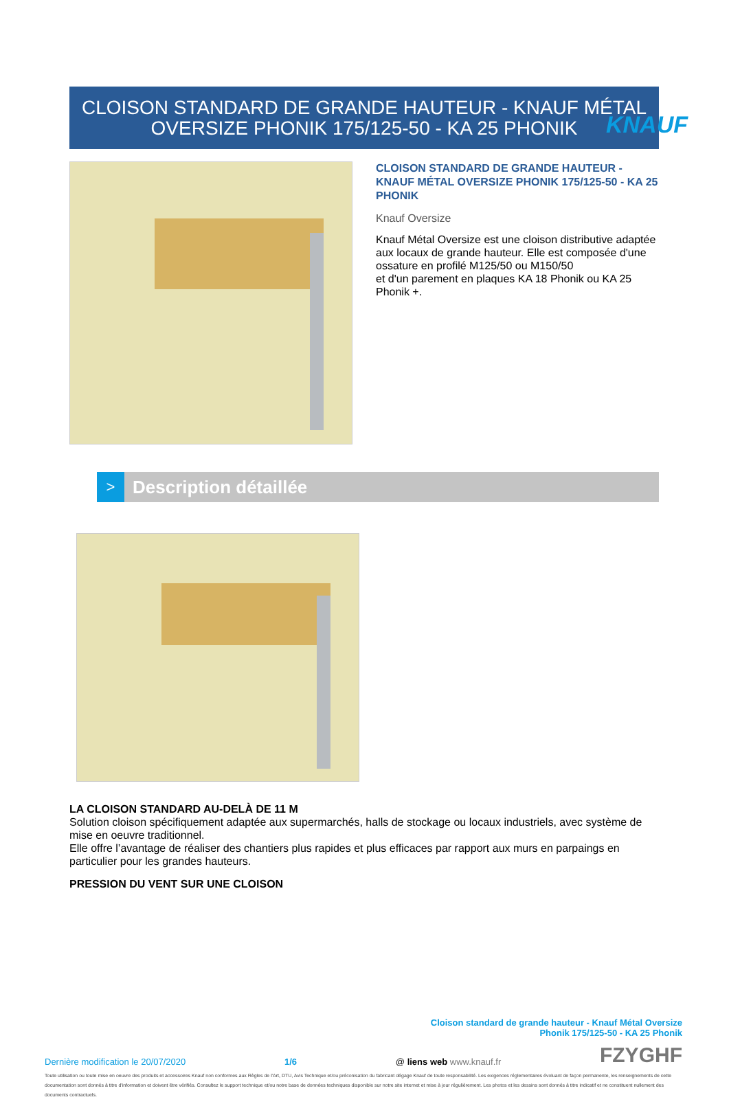KNAUF
CLOISON STANDARD DE GRANDE HAUTEUR - KNAUF MÉTAL
OVERSIZE PHONIK 175/125-50 - KA 25 PHONIK
CLOISON STANDARD DE GRANDE HAUTEUR - KNAUF MÉTAL OVERSIZE PHONIK 175/125-50 - KA 25 PHONIK
Knauf Oversize
Knauf Métal Oversize est une cloison distributive adaptée aux locaux de grande hauteur. Elle est composée d'une ossature en profilé M125/50 ou M150/50
et d'un parement en plaques KA 18 Phonik ou KA 25 Phonik +.
> Description détaillée
LA CLOISON STANDARD AU-DELÀ DE 11 M
Solution cloison spécifiquement adaptée aux supermarchés, halls de stockage ou locaux industriels, avec système de mise en oeuvre traditionnel.
Elle offre l’avantage de réaliser des chantiers plus rapides et plus efficaces par rapport aux murs en parpaings en particulier pour les grandes hauteurs.
PRESSION DU VENT SUR UNE CLOISON
Cloison standard de grande hauteur - Knauf Métal Oversize
Phonik 175/125-50 - KA 25 Phonik
Dernière modification le 20/07/2020 1/6 @ liens web www.knauf.fr FZYGHF
Toute utilisation ou toute mise en oeuvre des produits et accessoires Knauf non conformes aux Règles de l'Art, DTU, Avis Technique et/ou préconisation du fabricant dégage Knauf de toute responsabilité. Les exigences réglementaires évoluant de façon permanente, les renseignements de cette documentation sont donnés à titre d'information et doivent être vérifiés. Consultez le support technique et/ou notre base de données techniques disponible sur notre site internet et mise à jour régulièrement. Les photos et les dessins sont donnés à titre indicatif et ne constituent nullement des documents contractuels.